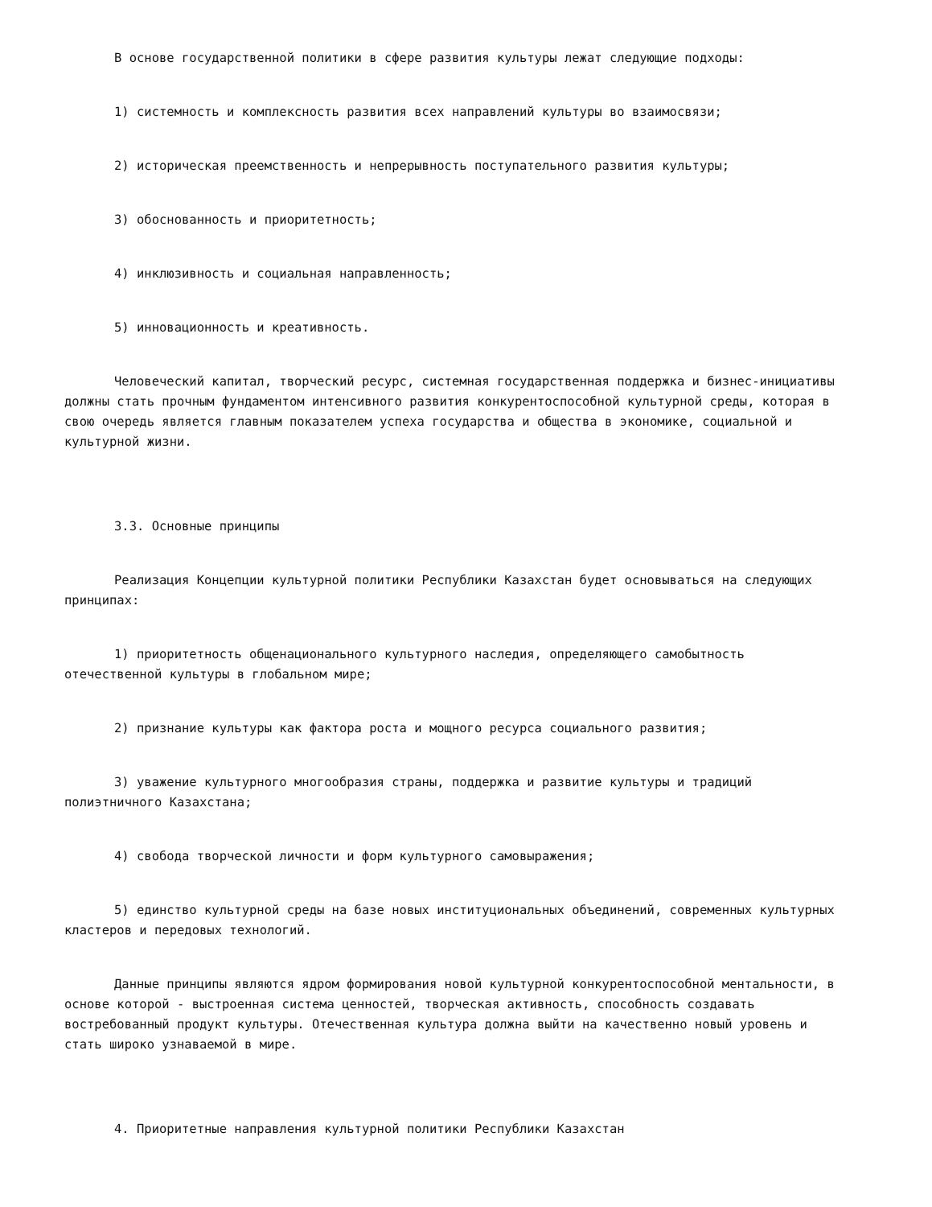В основе государственной политики в сфере развития культуры лежат следующие подходы:
1) системность и комплексность развития всех направлений культуры во взаимосвязи;
2) историческая преемственность и непрерывность поступательного развития культуры;
3) обоснованность и приоритетность;
4) инклюзивность и социальная направленность;
5) инновационность и креативность.
Человеческий капитал, творческий ресурс, системная государственная поддержка и бизнес-инициативы должны стать прочным фундаментом интенсивного развития конкурентоспособной культурной среды, которая в свою очередь является главным показателем успеха государства и общества в экономике, социальной и культурной жизни.
3.3. Основные принципы
Реализация Концепции культурной политики Республики Казахстан будет основываться на следующих принципах:
1) приоритетность общенационального культурного наследия, определяющего самобытность отечественной культуры в глобальном мире;
2) признание культуры как фактора роста и мощного ресурса социального развития;
3) уважение культурного многообразия страны, поддержка и развитие культуры и традиций полиэтничного Казахстана;
4) свобода творческой личности и форм культурного самовыражения;
5) единство культурной среды на базе новых институциональных объединений, современных культурных кластеров и передовых технологий.
Данные принципы являются ядром формирования новой культурной конкурентоспособной ментальности, в основе которой - выстроенная система ценностей, творческая активность, способность создавать востребованный продукт культуры. Отечественная культура должна выйти на качественно новый уровень и стать широко узнаваемой в мире.
4. Приоритетные направления культурной политики Республики Казахстан